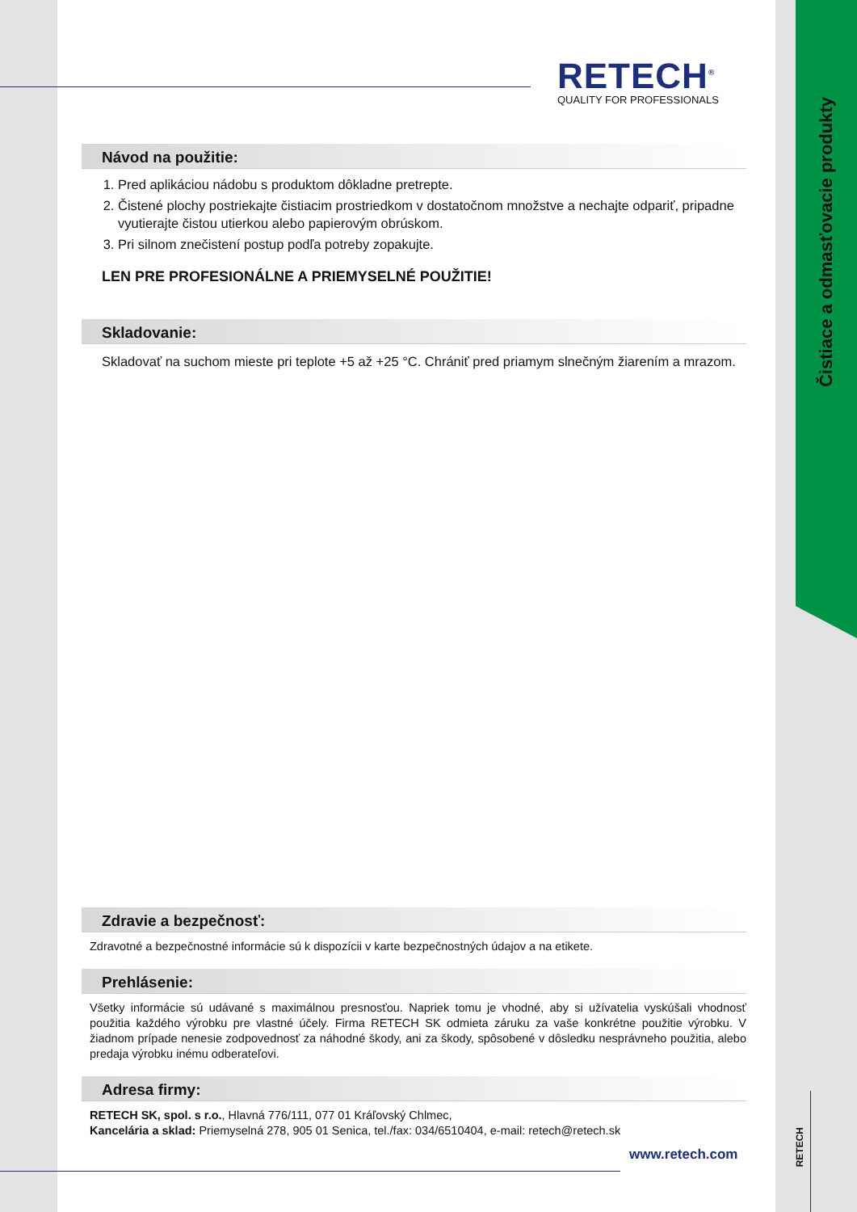Čistiace a odmasťovacie produkty
RETECH
RETECH<sup>®</sup>
QUALITY FOR PROFESSIONALS
Návod na použitie:
1. Pred aplikáciou nádobu s produktom dôkladne pretrepte.
2. Čistené plochy postriekajte čistiacim prostriedkom v dostatočnom množstve a nechajte odpariť, pripadne vyutierajte čistou utierkou alebo papierovým obrúskom.
3. Pri silnom znečistení postup podľa potreby zopakujte.
LEN PRE PROFESIONÁLNE A PRIEMYSELNÉ POUŽITIE!
Skladovanie:
Skladovať na suchom mieste pri teplote +5 až +25 °C. Chrániť pred priamym slnečným žiarením a mrazom.
Zdravie a bezpečnosť:
Zdravotné a bezpečnostné informácie sú k dispozícii v karte bezpečnostných údajov a na etikete.
Prehlásenie:
Všetky informácie sú udávané s maximálnou presnosťou. Napriek tomu je vhodné, aby si užívatelia vyskúšali vhodnosť použitia každého výrobku pre vlastné účely. Firma RETECH SK odmieta záruku za vaše konkrétne použitie výrobku. V žiadnom prípade nenesie zodpovednosť za náhodné škody, ani za škody, spôsobené v dôsledku nesprávneho použitia, alebo predaja výrobku inému odberateľovi.
Adresa firmy:
RETECH SK, spol. s r.o., Hlavná 776/111, 077 01 Kráľovský Chlmec,
Kancelária a sklad: Priemyselná 278, 905 01 Senica, tel./fax: 034/6510404, e-mail: retech@retech.sk
www.retech.com